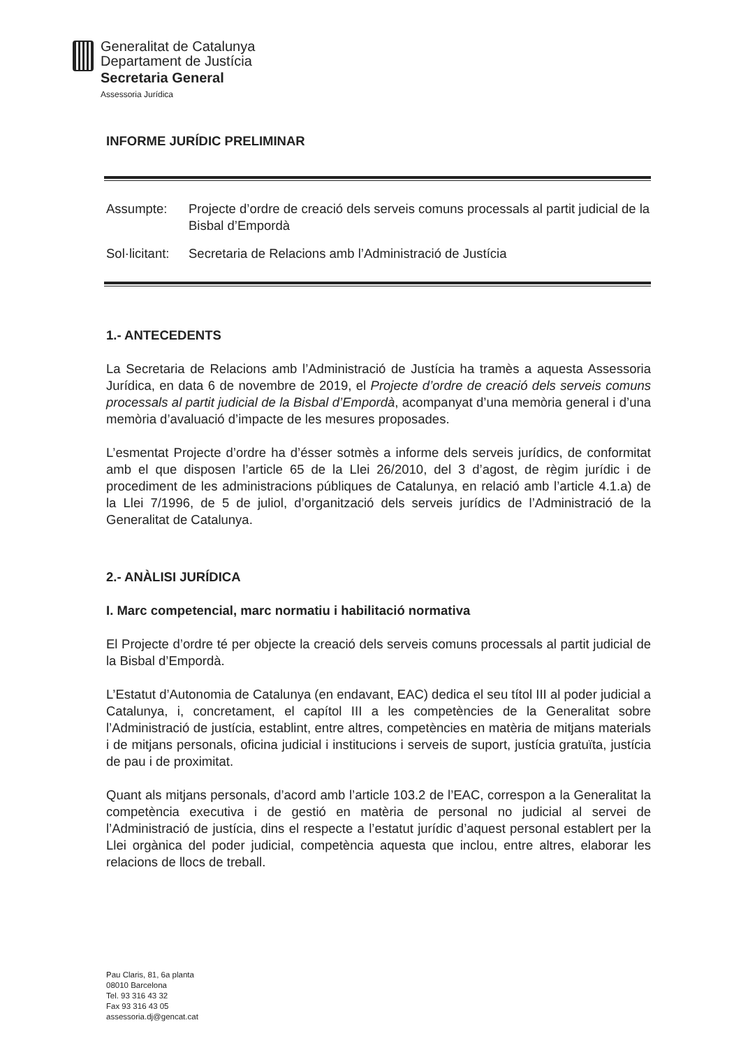Generalitat de Catalunya
Departament de Justícia
Secretaria General
Assessoria Jurídica
INFORME JURÍDIC PRELIMINAR
Assumpte: Projecte d’ordre de creació dels serveis comuns processals al partit judicial de la Bisbal d’Empordà
Sol·licitant:
Secretaria de Relacions amb l’Administració de Justícia
1.- ANTECEDENTS
La Secretaria de Relacions amb l’Administració de Justícia ha tramès a aquesta Assessoria Jurídica, en data 6 de novembre de 2019, el Projecte d’ordre de creació dels serveis comuns processals al partit judicial de la Bisbal d’Empordà, acompanyat d’una memòria general i d’una memòria d’avaluació d’impacte de les mesures proposades.
L’esmentat Projecte d’ordre ha d’ésser sotmès a informe dels serveis jurídics, de conformitat amb el que disposen l’article 65 de la Llei 26/2010, del 3 d’agost, de règim jurídic i de procediment de les administracions públiques de Catalunya, en relació amb l’article 4.1.a) de la Llei 7/1996, de 5 de juliol, d’organització dels serveis jurídics de l’Administració de la Generalitat de Catalunya.
2.- ANÀLISI JURÍDICA
I. Marc competencial, marc normatiu i habilitació normativa
El Projecte d’ordre té per objecte la creació dels serveis comuns processals al partit judicial de la Bisbal d’Empordà.
L’Estatut d’Autonomia de Catalunya (en endavant, EAC) dedica el seu títol III al poder judicial a Catalunya, i, concretament, el capítol III a les competències de la Generalitat sobre l’Administració de justícia, establint, entre altres, competències en matèria de mitjans materials i de mitjans personals, oficina judicial i institucions i serveis de suport, justícia gratuïta, justícia de pau i de proximitat.
Quant als mitjans personals, d’acord amb l’article 103.2 de l’EAC, correspon a la Generalitat la competència executiva i de gestió en matèria de personal no judicial al servei de l’Administració de justícia, dins el respecte a l’estatut jurídic d’aquest personal establert per la Llei orgànica del poder judicial, competència aquesta que inclou, entre altres, elaborar les relacions de llocs de treball.
Pau Claris, 81, 6a planta
08010 Barcelona
Tel. 93 316 43 32
Fax 93 316 43 05
assessoria.dj@gencat.cat